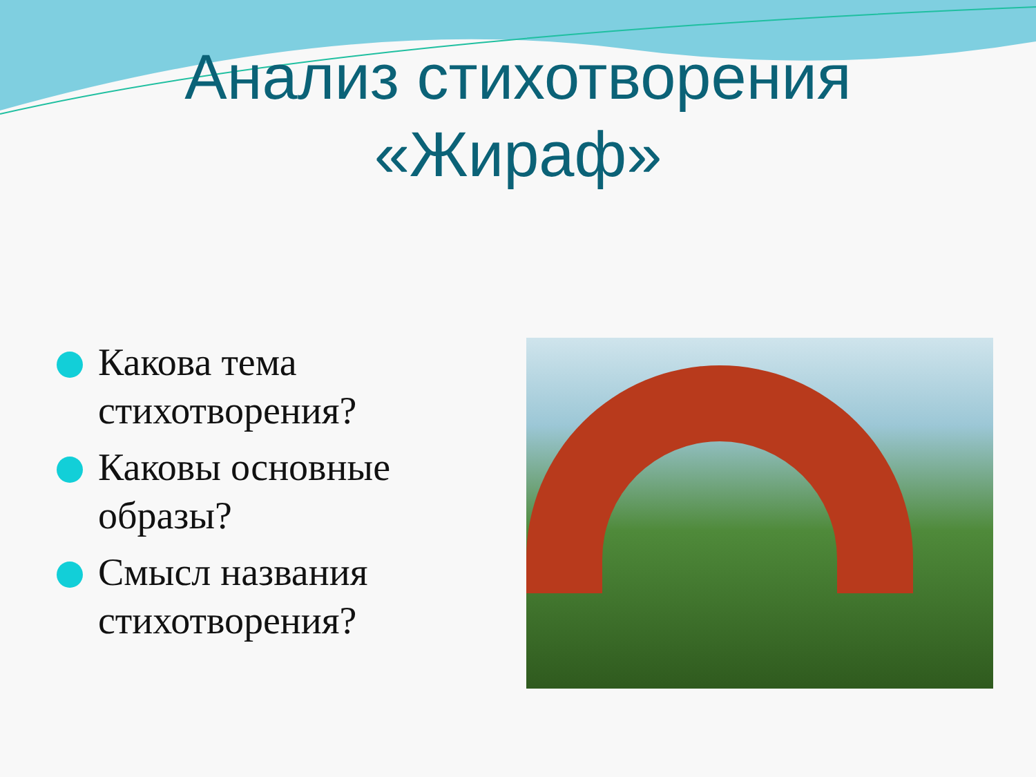Анализ стихотворения
«Жираф»
Какова тема стихотворения?
Каковы основные образы?
Смысл названия стихотворения?